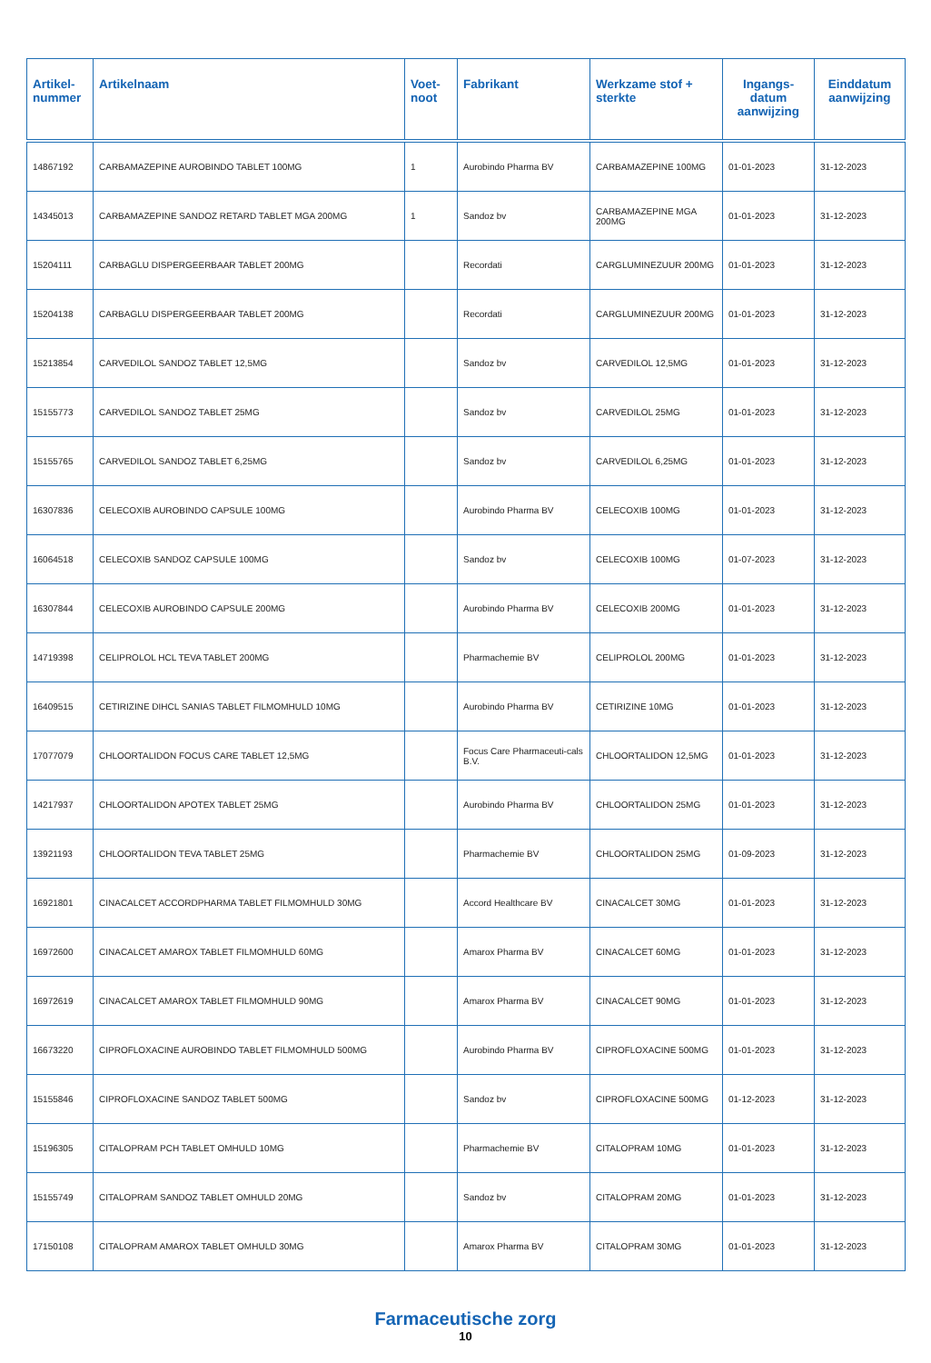| Artikel- nummer | Artikelnaam | Voet- noot | Fabrikant | Werkzame stof + sterkte | Ingangs- datum aanwijzing | Einddatum aanwijzing |
| --- | --- | --- | --- | --- | --- | --- |
| 14867192 | CARBAMAZEPINE AUROBINDO TABLET 100MG | 1 | Aurobindo Pharma BV | CARBAMAZEPINE 100MG | 01-01-2023 | 31-12-2023 |
| 14345013 | CARBAMAZEPINE SANDOZ RETARD TABLET MGA 200MG | 1 | Sandoz bv | CARBAMAZEPINE MGA 200MG | 01-01-2023 | 31-12-2023 |
| 15204111 | CARBAGLU DISPERGEERBAAR TABLET 200MG | | Recordati | CARGLUMINEZUUR 200MG | 01-01-2023 | 31-12-2023 |
| 15204138 | CARBAGLU DISPERGEERBAAR TABLET 200MG | | Recordati | CARGLUMINEZUUR 200MG | 01-01-2023 | 31-12-2023 |
| 15213854 | CARVEDILOL SANDOZ TABLET 12,5MG | | Sandoz bv | CARVEDILOL 12,5MG | 01-01-2023 | 31-12-2023 |
| 15155773 | CARVEDILOL SANDOZ TABLET 25MG | | Sandoz bv | CARVEDILOL 25MG | 01-01-2023 | 31-12-2023 |
| 15155765 | CARVEDILOL SANDOZ TABLET 6,25MG | | Sandoz bv | CARVEDILOL 6,25MG | 01-01-2023 | 31-12-2023 |
| 16307836 | CELECOXIB AUROBINDO CAPSULE 100MG | | Aurobindo Pharma BV | CELECOXIB 100MG | 01-01-2023 | 31-12-2023 |
| 16064518 | CELECOXIB SANDOZ CAPSULE 100MG | | Sandoz bv | CELECOXIB 100MG | 01-07-2023 | 31-12-2023 |
| 16307844 | CELECOXIB AUROBINDO CAPSULE 200MG | | Aurobindo Pharma BV | CELECOXIB 200MG | 01-01-2023 | 31-12-2023 |
| 14719398 | CELIPROLOL HCL TEVA TABLET 200MG | | Pharmachemie BV | CELIPROLOL 200MG | 01-01-2023 | 31-12-2023 |
| 16409515 | CETIRIZINE DIHCL SANIAS TABLET FILMOMHULD 10MG | | Aurobindo Pharma BV | CETIRIZINE 10MG | 01-01-2023 | 31-12-2023 |
| 17077079 | CHLOORTALIDON FOCUS CARE TABLET 12,5MG | | Focus Care Pharmaceuti-cals B.V. | CHLOORTALIDON 12,5MG | 01-01-2023 | 31-12-2023 |
| 14217937 | CHLOORTALIDON APOTEX TABLET 25MG | | Aurobindo Pharma BV | CHLOORTALIDON 25MG | 01-01-2023 | 31-12-2023 |
| 13921193 | CHLOORTALIDON TEVA TABLET 25MG | | Pharmachemie BV | CHLOORTALIDON 25MG | 01-09-2023 | 31-12-2023 |
| 16921801 | CINACALCET ACCORDPHARMA TABLET FILMOMHULD 30MG | | Accord Healthcare BV | CINACALCET 30MG | 01-01-2023 | 31-12-2023 |
| 16972600 | CINACALCET AMAROX TABLET FILMOMHULD 60MG | | Amarox Pharma BV | CINACALCET 60MG | 01-01-2023 | 31-12-2023 |
| 16972619 | CINACALCET AMAROX TABLET FILMOMHULD 90MG | | Amarox Pharma BV | CINACALCET 90MG | 01-01-2023 | 31-12-2023 |
| 16673220 | CIPROFLOXACINE AUROBINDO TABLET FILMOMHULD 500MG | | Aurobindo Pharma BV | CIPROFLOXACINE 500MG | 01-01-2023 | 31-12-2023 |
| 15155846 | CIPROFLOXACINE SANDOZ TABLET 500MG | | Sandoz bv | CIPROFLOXACINE 500MG | 01-12-2023 | 31-12-2023 |
| 15196305 | CITALOPRAM PCH TABLET OMHULD 10MG | | Pharmachemie BV | CITALOPRAM 10MG | 01-01-2023 | 31-12-2023 |
| 15155749 | CITALOPRAM SANDOZ TABLET OMHULD 20MG | | Sandoz bv | CITALOPRAM 20MG | 01-01-2023 | 31-12-2023 |
| 17150108 | CITALOPRAM AMAROX TABLET OMHULD 30MG | | Amarox Pharma BV | CITALOPRAM 30MG | 01-01-2023 | 31-12-2023 |
Farmaceutische zorg
10